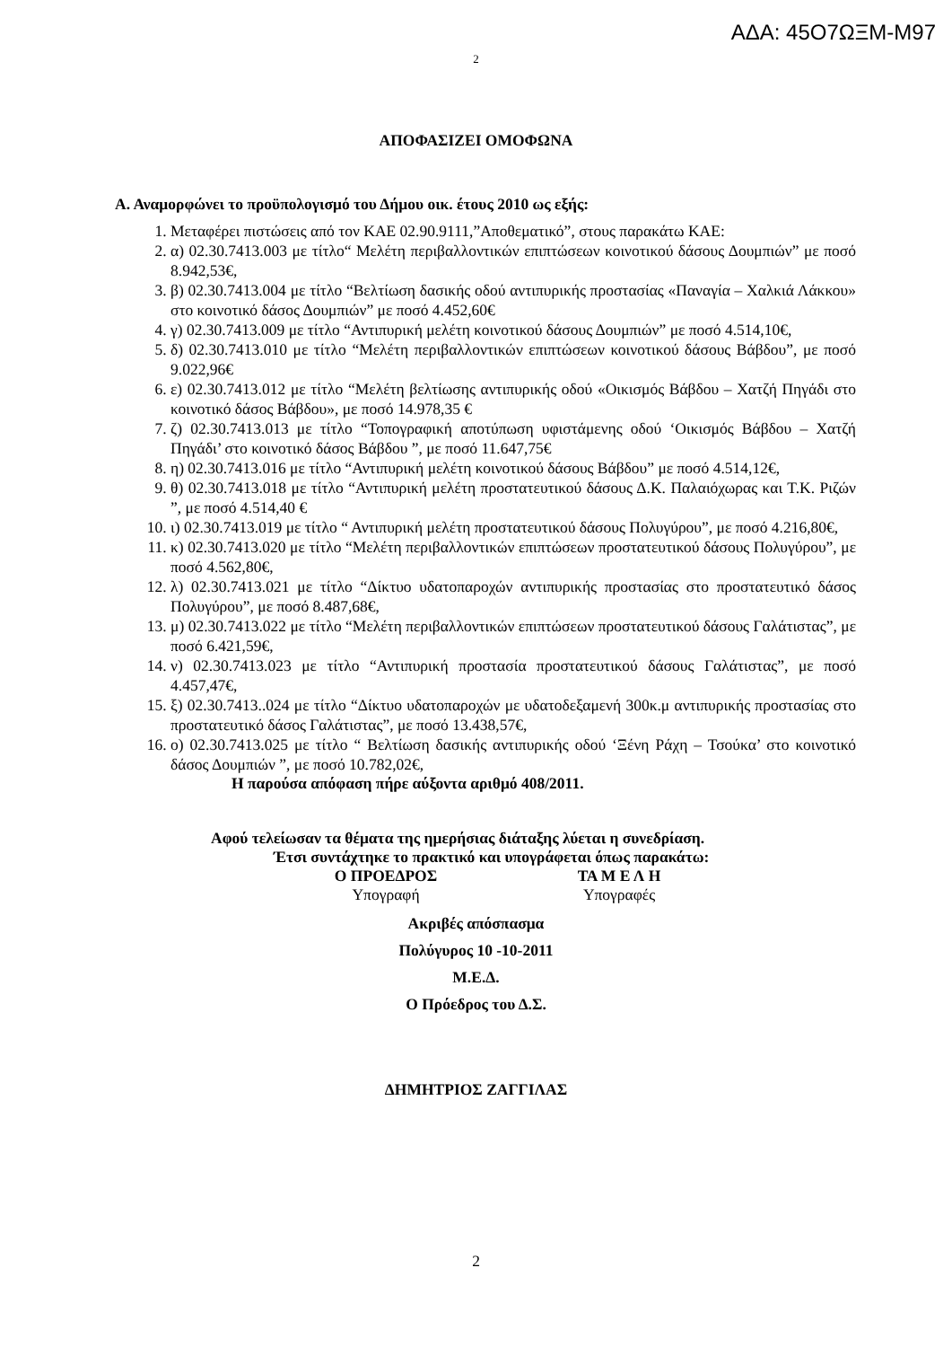ΑΔΑ: 45Ο7ΩΞΜ-Μ97
2
ΑΠΟΦΑΣΙΖΕΙ ΟΜΟΦΩΝΑ
Α. Αναμορφώνει το προϋπολογισμό του Δήμου οικ. έτους 2010 ως εξής:
1. Μεταφέρει πιστώσεις από τον ΚΑΕ 02.90.9111,”Αποθεματικό”, στους παρακάτω ΚΑΕ:
2. α) 02.30.7413.003 με τίτλο“ Μελέτη περιβαλλοντικών επιπτώσεων κοινοτικού δάσους Δουμπιών” με ποσό 8.942,53€,
3. β) 02.30.7413.004 με τίτλο “Βελτίωση δασικής οδού αντιπυρικής προστασίας «Παναγία – Χαλκιά Λάκκου» στο κοινοτικό δάσος Δουμπιών” με ποσό 4.452,60€
4. γ) 02.30.7413.009 με τίτλο “Αντιπυρική μελέτη κοινοτικού δάσους Δουμπιών” με ποσό 4.514,10€,
5. δ) 02.30.7413.010 με τίτλο “Μελέτη περιβαλλοντικών επιπτώσεων κοινοτικού δάσους Βάβδου”, με ποσό 9.022,96€
6. ε) 02.30.7413.012 με τίτλο “Μελέτη βελτίωσης αντιπυρικής οδού «Οικισμός Βάβδου – Χατζή Πηγάδι στο κοινοτικό δάσος Βάβδου», με ποσό 14.978,35 €
7. ζ) 02.30.7413.013 με τίτλο “Τοπογραφική αποτύπωση υφιστάμενης οδού ‘Οικισμός Βάβδου – Χατζή Πηγάδι’ στο κοινοτικό δάσος Βάβδου ”, με ποσό 11.647,75€
8. η) 02.30.7413.016 με τίτλο “Αντιπυρική μελέτη κοινοτικού δάσους Βάβδου” με ποσό 4.514,12€,
9. θ) 02.30.7413.018 με τίτλο “Αντιπυρική μελέτη προστατευτικού δάσους Δ.Κ. Παλαιόχωρας και Τ.Κ. Ριζών ”, με ποσό 4.514,40 €
10. ι) 02.30.7413.019 με τίτλο “ Αντιπυρική μελέτη προστατευτικού δάσους Πολυγύρου”, με ποσό 4.216,80€,
11. κ) 02.30.7413.020 με τίτλο “Μελέτη περιβαλλοντικών επιπτώσεων προστατευτικού δάσους Πολυγύρου”, με ποσό 4.562,80€,
12. λ) 02.30.7413.021 με τίτλο “Δίκτυο υδατοπαροχών αντιπυρικής προστασίας στο προστατευτικό δάσος Πολυγύρου”, με ποσό 8.487,68€,
13. μ) 02.30.7413.022 με τίτλο “Μελέτη περιβαλλοντικών επιπτώσεων προστατευτικού δάσους Γαλάτιστας”, με ποσό 6.421,59€,
14. ν) 02.30.7413.023 με τίτλο “Αντιπυρική προστασία προστατευτικού δάσους Γαλάτιστας”, με ποσό 4.457,47€,
15. ξ) 02.30.7413..024 με τίτλο “Δίκτυο υδατοπαροχών με υδατοδεξαμενή 300κ.μ αντιπυρικής προστασίας στο προστατευτικό δάσος Γαλάτιστας”, με ποσό 13.438,57€,
16. ο) 02.30.7413.025 με τίτλο “ Βελτίωση δασικής αντιπυρικής οδού ‘Ξένη Ράχη – Τσούκα’ στο κοινοτικό δάσος Δουμπιών ”, με ποσό 10.782,02€,
Η παρούσα απόφαση πήρε αύξοντα αριθμό 408/2011.
Αφού τελείωσαν τα θέματα της ημερήσιας διάταξης λύεται η συνεδρίαση.
Έτσι συντάχτηκε το πρακτικό και υπογράφεται όπως παρακάτω:
Ο ΠΡΟΕΔΡΟΣ ΤΑ Μ Ε Λ Η
Υπογραφή Υπογραφές
Ακριβές απόσπασμα
Πολύγυρος 10 -10-2011
Μ.Ε.Δ.
Ο Πρόεδρος του Δ.Σ.
ΔΗΜΗΤΡΙΟΣ ΖΑΓΓΙΛΑΣ
2